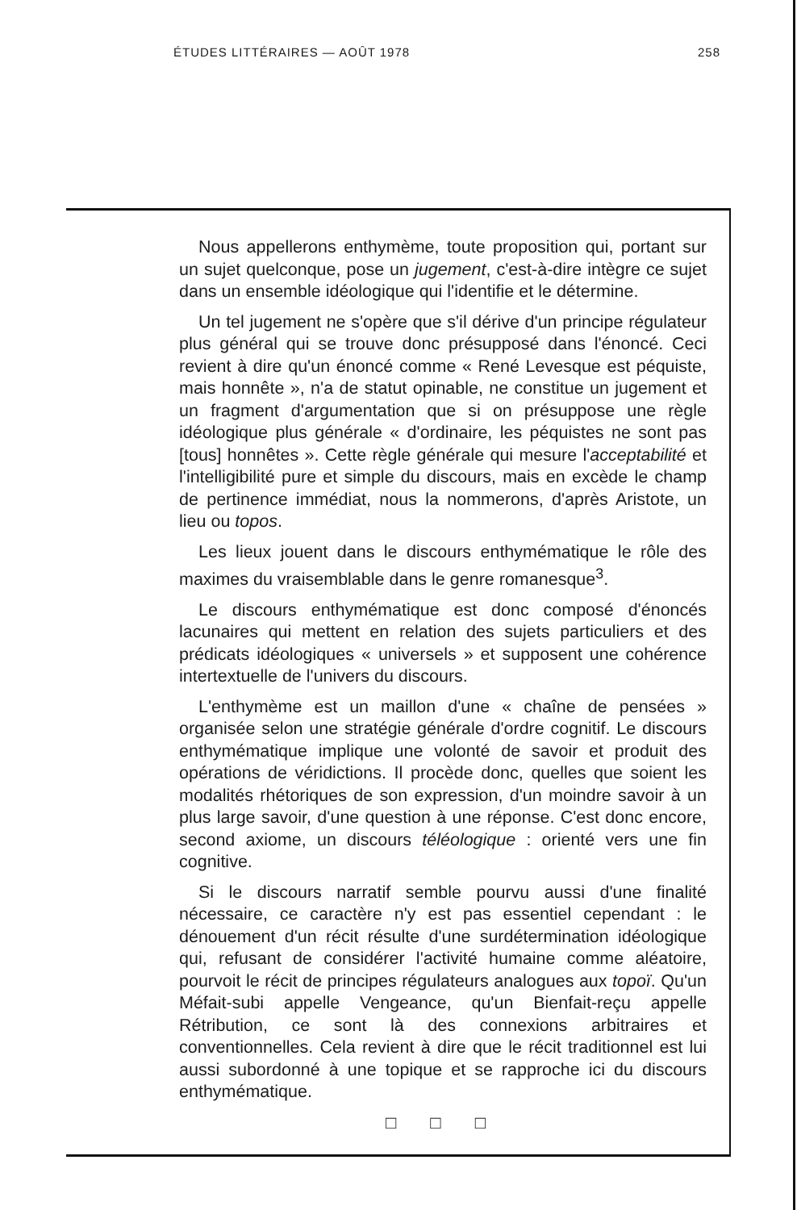ÉTUDES LITTÉRAIRES — AOÛT 1978 258
Nous appellerons enthymème, toute proposition qui, portant sur un sujet quelconque, pose un jugement, c'est-à-dire intègre ce sujet dans un ensemble idéologique qui l'identifie et le détermine.
Un tel jugement ne s'opère que s'il dérive d'un principe régulateur plus général qui se trouve donc présupposé dans l'énoncé. Ceci revient à dire qu'un énoncé comme « René Levesque est péquiste, mais honnête », n'a de statut opinable, ne constitue un jugement et un fragment d'argumentation que si on présuppose une règle idéologique plus générale « d'ordinaire, les péquistes ne sont pas [tous] honnêtes ». Cette règle générale qui mesure l'acceptabilité et l'intelligibilité pure et simple du discours, mais en excède le champ de pertinence immédiat, nous la nommerons, d'après Aristote, un lieu ou topos.
Les lieux jouent dans le discours enthymématique le rôle des maximes du vraisemblable dans le genre romanesque<sup>3</sup>.
Le discours enthymématique est donc composé d'énoncés lacunaires qui mettent en relation des sujets particuliers et des prédicats idéologiques « universels » et supposent une cohérence intertextuelle de l'univers du discours.
L'enthymème est un maillon d'une « chaîne de pensées » organisée selon une stratégie générale d'ordre cognitif. Le discours enthymématique implique une volonté de savoir et produit des opérations de véridictions. Il procède donc, quelles que soient les modalités rhétoriques de son expression, d'un moindre savoir à un plus large savoir, d'une question à une réponse. C'est donc encore, second axiome, un discours téléologique : orienté vers une fin cognitive.
Si le discours narratif semble pourvu aussi d'une finalité nécessaire, ce caractère n'y est pas essentiel cependant : le dénouement d'un récit résulte d'une surdétermination idéologique qui, refusant de considérer l'activité humaine comme aléatoire, pourvoit le récit de principes régulateurs analogues aux topoï. Qu'un Méfait-subi appelle Vengeance, qu'un Bienfait-reçu appelle Rétribution, ce sont là des connexions arbitraires et conventionnelles. Cela revient à dire que le récit traditionnel est lui aussi subordonné à une topique et se rapproche ici du discours enthymématique.
□ □ □